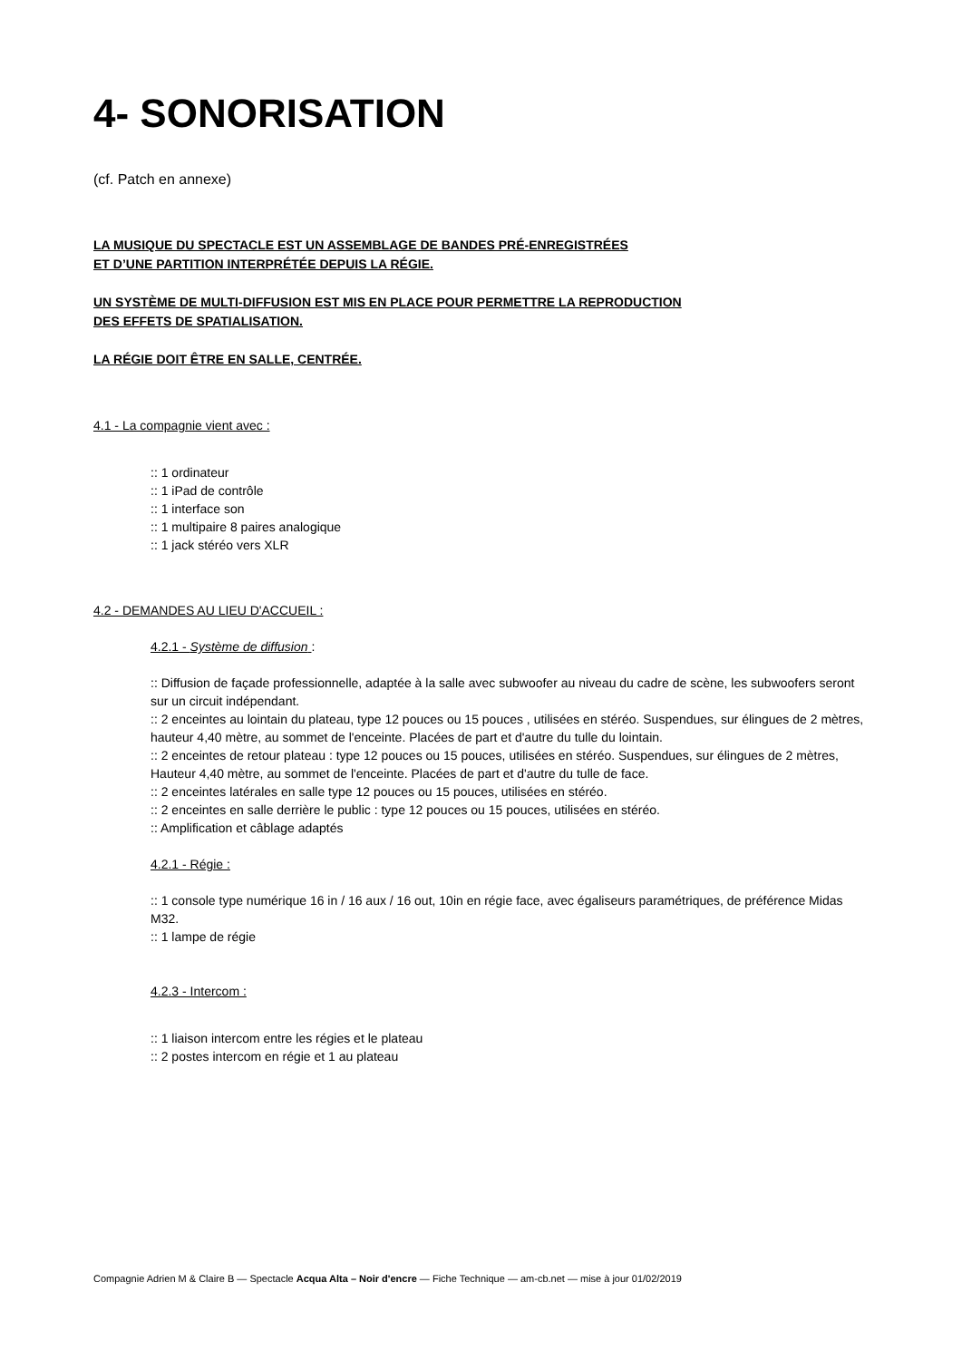4- SONORISATION
(cf. Patch en annexe)
LA MUSIQUE DU SPECTACLE EST UN ASSEMBLAGE DE BANDES PRÉ-ENREGISTRÉES
ET D’UNE PARTITION INTERPRÉTÉE DEPUIS LA RÉGIE.
UN SYSTÈME DE MULTI-DIFFUSION EST MIS EN PLACE POUR PERMETTRE LA REPRODUCTION
DES EFFETS DE SPATIALISATION.
LA RÉGIE DOIT ÊTRE EN SALLE, CENTRÉE.
4.1 - La compagnie vient avec :
:: 1 ordinateur
:: 1 iPad de contrôle
:: 1 interface son
:: 1 multipaire 8 paires analogique
:: 1 jack stéréo vers XLR
4.2 - DEMANDES AU LIEU D'ACCUEIL :
4.2.1 - Système de diffusion :
:: Diffusion de façade professionnelle, adaptée à la salle avec subwoofer au niveau du cadre de scène, les subwoofers seront sur un circuit indépendant.
:: 2 enceintes au lointain du plateau, type 12 pouces ou 15 pouces , utilisées en stéréo. Suspendues, sur élingues de 2 mètres, hauteur 4,40 mètre, au sommet de l'enceinte. Placées de part et d'autre du tulle du lointain.
:: 2 enceintes de retour plateau : type 12 pouces ou 15 pouces, utilisées en stéréo. Suspendues, sur élingues de 2 mètres, Hauteur 4,40 mètre, au sommet de l'enceinte. Placées de part et d'autre du tulle de face.
:: 2 enceintes latérales en salle type 12 pouces ou 15 pouces, utilisées en stéréo.
:: 2 enceintes en salle derrière le public : type 12 pouces ou 15 pouces, utilisées en stéréo.
:: Amplification et câblage adaptés
4.2.1 - Régie :
:: 1 console type numérique 16 in / 16 aux / 16 out, 10in en régie face, avec égaliseurs paramétriques, de préférence Midas M32.
:: 1 lampe de régie
4.2.3 - Intercom :
:: 1 liaison intercom entre les régies et le plateau
:: 2 postes intercom en régie et 1 au plateau
Compagnie Adrien M & Claire B — Spectacle Acqua Alta – Noir d'encre — Fiche Technique — am-cb.net — mise à jour 01/02/2019